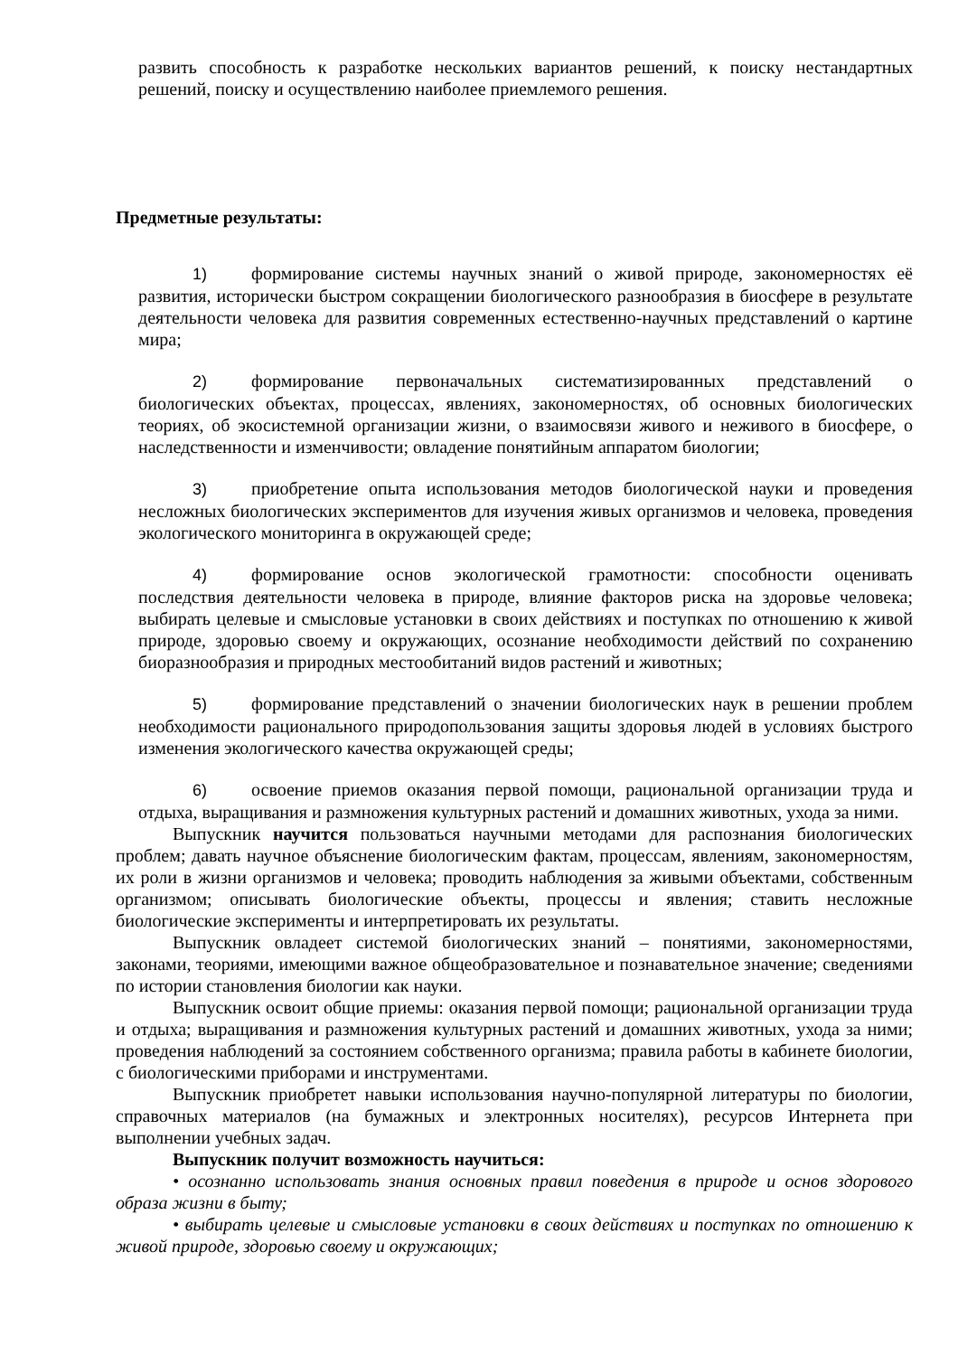развить способность к разработке нескольких вариантов решений, к поиску нестандартных решений, поиску и осуществлению наиболее приемлемого решения.
Предметные результаты:
1) формирование системы научных знаний о живой природе, закономерностях её развития, исторически быстром сокращении биологического разнообразия в биосфере в результате деятельности человека для развития современных естественно-научных представлений о картине мира;
2) формирование первоначальных систематизированных представлений о биологических объектах, процессах, явлениях, закономерностях, об основных биологических теориях, об экосистемной организации жизни, о взаимосвязи живого и неживого в биосфере, о наследственности и изменчивости; овладение понятийным аппаратом биологии;
3) приобретение опыта использования методов биологической науки и проведения несложных биологических экспериментов для изучения живых организмов и человека, проведения экологического мониторинга в окружающей среде;
4) формирование основ экологической грамотности: способности оценивать последствия деятельности человека в природе, влияние факторов риска на здоровье человека; выбирать целевые и смысловые установки в своих действиях и поступках по отношению к живой природе, здоровью своему и окружающих, осознание необходимости действий по сохранению биоразнообразия и природных местообитаний видов растений и животных;
5) формирование представлений о значении биологических наук в решении проблем необходимости рационального природопользования защиты здоровья людей в условиях быстрого изменения экологического качества окружающей среды;
6) освоение приемов оказания первой помощи, рациональной организации труда и отдыха, выращивания и размножения культурных растений и домашних животных, ухода за ними.
Выпускник научится пользоваться научными методами для распознания биологических проблем; давать научное объяснение биологическим фактам, процессам, явлениям, закономерностям, их роли в жизни организмов и человека; проводить наблюдения за живыми объектами, собственным организмом; описывать биологические объекты, процессы и явления; ставить несложные биологические эксперименты и интерпретировать их результаты.
Выпускник овладеет системой биологических знаний – понятиями, закономерностями, законами, теориями, имеющими важное общеобразовательное и познавательное значение; сведениями по истории становления биологии как науки.
Выпускник освоит общие приемы: оказания первой помощи; рациональной организации труда и отдыха; выращивания и размножения культурных растений и домашних животных, ухода за ними; проведения наблюдений за состоянием собственного организма; правила работы в кабинете биологии, с биологическими приборами и инструментами.
Выпускник приобретет навыки использования научно-популярной литературы по биологии, справочных материалов (на бумажных и электронных носителях), ресурсов Интернета при выполнении учебных задач.
Выпускник получит возможность научиться:
• осознанно использовать знания основных правил поведения в природе и основ здорового образа жизни в быту;
• выбирать целевые и смысловые установки в своих действиях и поступках по отношению к живой природе, здоровью своему и окружающих;